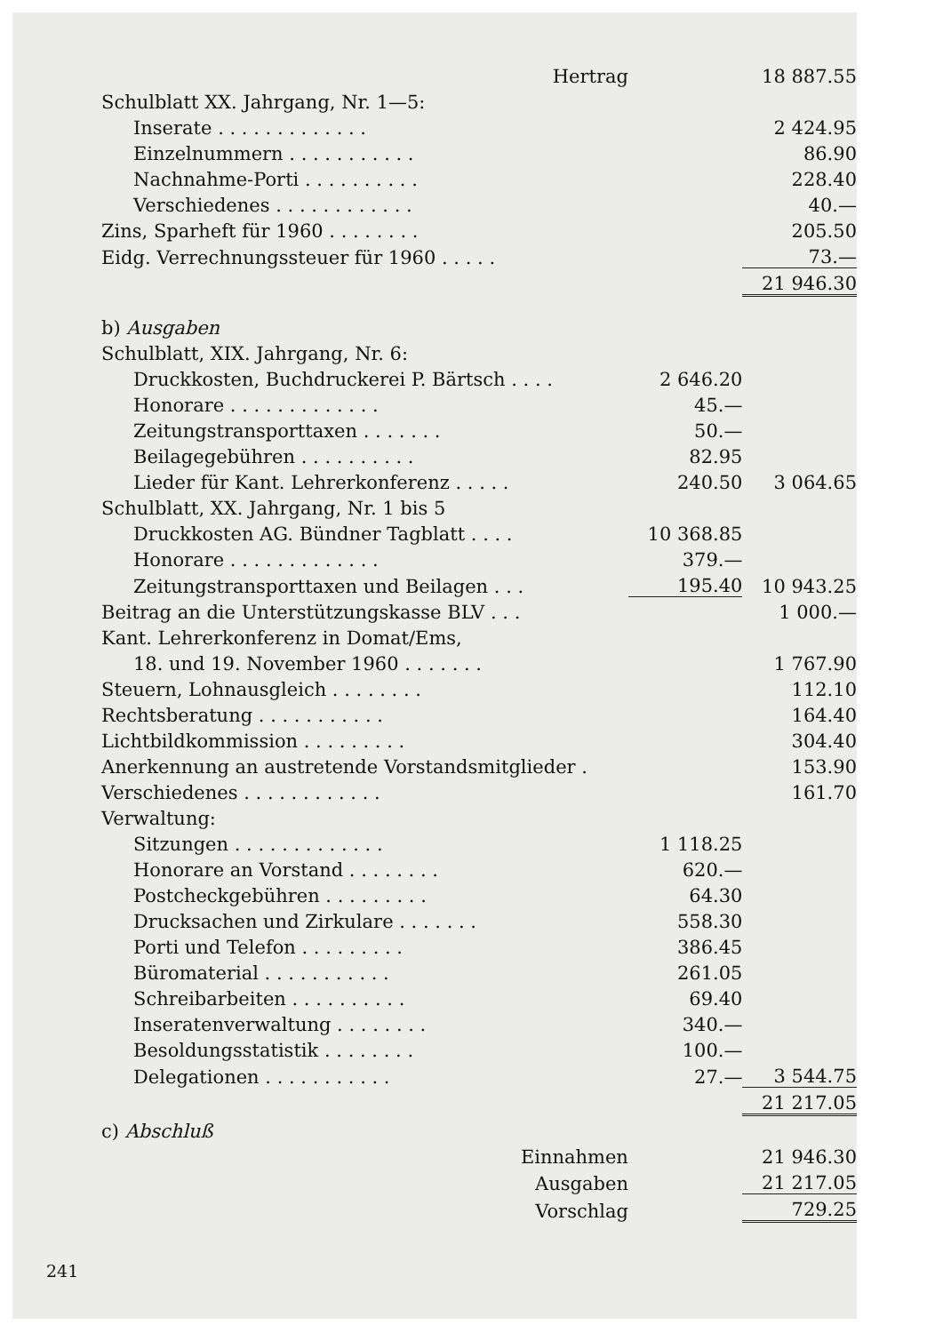| Hertrag | | 18 887.55 |
| Schulblatt XX. Jahrgang, Nr. 1—5: | | |
| Inserate . . . . . . . . . . . . . | | 2 424.95 |
| Einzelnummern . . . . . . . . . . . | | 86.90 |
| Nachnahme-Porti . . . . . . . . . . | | 228.40 |
| Verschiedenes . . . . . . . . . . . . | | 40.— |
| Zins, Sparheft für 1960 . . . . . . . . | | 205.50 |
| Eidg. Verrechnungssteuer für 1960 . . . . . | | 73.— |
| | | 21 946.30 |
| b) Ausgaben | | |
| Schulblatt, XIX. Jahrgang, Nr. 6: | | |
| Druckkosten, Buchdruckerei P. Bärtsch . . . . | 2 646.20 | |
| Honorare . . . . . . . . . . . . . | 45.— | |
| Zeitungstransporttaxen . . . . . . . | 50.— | |
| Beilagegebühren . . . . . . . . . . | 82.95 | |
| Lieder für Kant. Lehrerkonferenz . . . . . | 240.50 | 3 064.65 |
| Schulblatt, XX. Jahrgang, Nr. 1 bis 5 | | |
| Druckkosten AG. Bündner Tagblatt . . . . | 10 368.85 | |
| Honorare . . . . . . . . . . . . . | 379.— | |
| Zeitungstransporttaxen und Beilagen . . . | 195.40 | 10 943.25 |
| Beitrag an die Unterstützungskasse BLV . . . | | 1 000.— |
| Kant. Lehrerkonferenz in Domat/Ems, | | |
| 18. und 19. November 1960 . . . . . . . | | 1 767.90 |
| Steuern, Lohnausgleich . . . . . . . . | | 112.10 |
| Rechtsberatung . . . . . . . . . . . | | 164.40 |
| Lichtbildkommission . . . . . . . . . | | 304.40 |
| Anerkennung an austretende Vorstandsmitglieder . | | 153.90 |
| Verschiedenes . . . . . . . . . . . . | | 161.70 |
| Verwaltung: | | |
| Sitzungen . . . . . . . . . . . . . | 1 118.25 | |
| Honorare an Vorstand . . . . . . . . | 620.— | |
| Postcheckgebühren . . . . . . . . . | 64.30 | |
| Drucksachen und Zirkulare . . . . . . . | 558.30 | |
| Porti und Telefon . . . . . . . . . | 386.45 | |
| Büromaterial . . . . . . . . . . . | 261.05 | |
| Schreibarbeiten . . . . . . . . . . | 69.40 | |
| Inseratenverwaltung . . . . . . . . | 340.— | |
| Besoldungsstatistik . . . . . . . . | 100.— | |
| Delegationen . . . . . . . . . . . | 27.— | 3 544.75 |
| | | 21 217.05 |
| c) Abschluß | | |
| Einnahmen | | 21 946.30 |
| Ausgaben | | 21 217.05 |
| Vorschlag | | 729.25 |
241